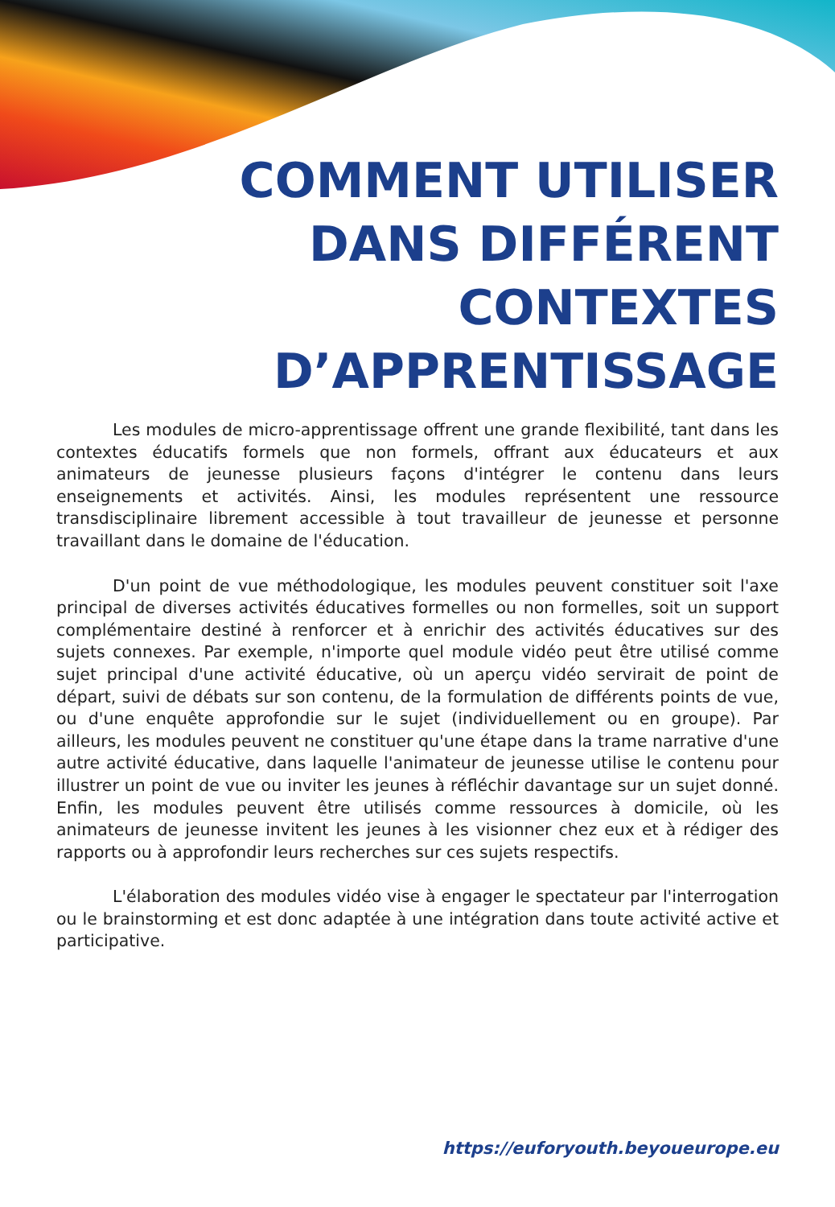COMMENT UTILISER
DANS DIFFÉRENT
CONTEXTES
D’APPRENTISSAGE
Les modules de micro-apprentissage offrent une grande flexibilité, tant dans les contextes éducatifs formels que non formels, offrant aux éducateurs et aux animateurs de jeunesse plusieurs façons d'intégrer le contenu dans leurs enseignements et activités. Ainsi, les modules représentent une ressource transdisciplinaire librement accessible à tout travailleur de jeunesse et personne travaillant dans le domaine de l'éducation.
D'un point de vue méthodologique, les modules peuvent constituer soit l'axe principal de diverses activités éducatives formelles ou non formelles, soit un support complémentaire destiné à renforcer et à enrichir des activités éducatives sur des sujets connexes. Par exemple, n'importe quel module vidéo peut être utilisé comme sujet principal d'une activité éducative, où un aperçu vidéo servirait de point de départ, suivi de débats sur son contenu, de la formulation de différents points de vue, ou d'une enquête approfondie sur le sujet (individuellement ou en groupe). Par ailleurs, les modules peuvent ne constituer qu'une étape dans la trame narrative d'une autre activité éducative, dans laquelle l'animateur de jeunesse utilise le contenu pour illustrer un point de vue ou inviter les jeunes à réfléchir davantage sur un sujet donné. Enfin, les modules peuvent être utilisés comme ressources à domicile, où les animateurs de jeunesse invitent les jeunes à les visionner chez eux et à rédiger des rapports ou à approfondir leurs recherches sur ces sujets respectifs.
L'élaboration des modules vidéo vise à engager le spectateur par l'interrogation ou le brainstorming et est donc adaptée à une intégration dans toute activité active et participative.
https://euforyouth.beyoueurope.eu